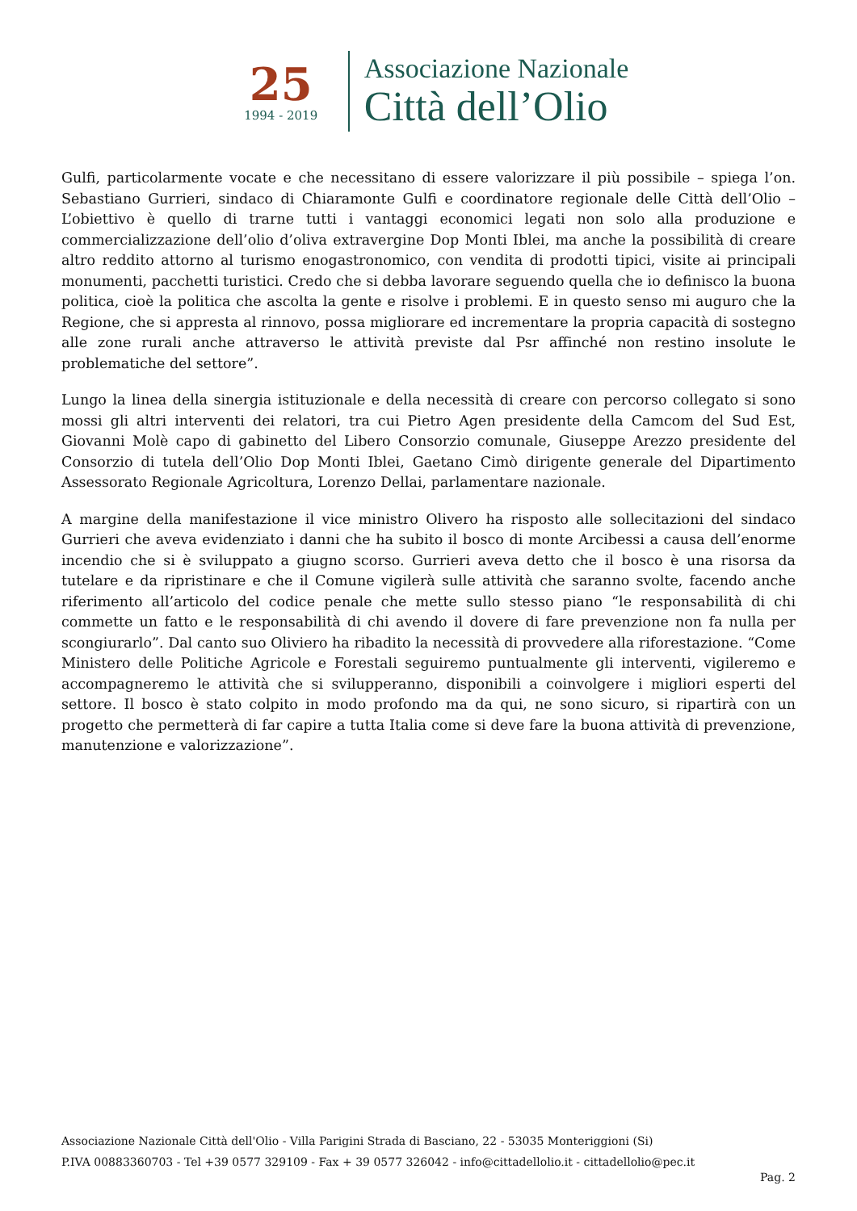25
1994 - 2019
Associazione Nazionale
Città dell’Olio
Gulfi, particolarmente vocate e che necessitano di essere valorizzare il più possibile – spiega l’on. Sebastiano Gurrieri, sindaco di Chiaramonte Gulfi e coordinatore regionale delle Città dell’Olio – L’obiettivo è quello di trarne tutti i vantaggi economici legati non solo alla produzione e commercializzazione dell’olio d’oliva extravergine Dop Monti Iblei, ma anche la possibilità di creare altro reddito attorno al turismo enogastronomico, con vendita di prodotti tipici, visite ai principali monumenti, pacchetti turistici. Credo che si debba lavorare seguendo quella che io definisco la buona politica, cioè la politica che ascolta la gente e risolve i problemi. E in questo senso mi auguro che la Regione, che si appresta al rinnovo, possa migliorare ed incrementare la propria capacità di sostegno alle zone rurali anche attraverso le attività previste dal Psr affinché non restino insolute le problematiche del settore”.
Lungo la linea della sinergia istituzionale e della necessità di creare con percorso collegato si sono mossi gli altri interventi dei relatori, tra cui Pietro Agen presidente della Camcom del Sud Est, Giovanni Molè capo di gabinetto del Libero Consorzio comunale, Giuseppe Arezzo presidente del Consorzio di tutela dell’Olio Dop Monti Iblei, Gaetano Cimò dirigente generale del Dipartimento Assessorato Regionale Agricoltura, Lorenzo Dellai, parlamentare nazionale.
A margine della manifestazione il vice ministro Olivero ha risposto alle sollecitazioni del sindaco Gurrieri che aveva evidenziato i danni che ha subito il bosco di monte Arcibessi a causa dell’enorme incendio che si è sviluppato a giugno scorso. Gurrieri aveva detto che il bosco è una risorsa da tutelare e da ripristinare e che il Comune vigilerà sulle attività che saranno svolte, facendo anche riferimento all’articolo del codice penale che mette sullo stesso piano “le responsabilità di chi commette un fatto e le responsabilità di chi avendo il dovere di fare prevenzione non fa nulla per scongiurarlo”. Dal canto suo Oliviero ha ribadito la necessità di provvedere alla riforestazione. “Come Ministero delle Politiche Agricole e Forestali seguiremo puntualmente gli interventi, vigileremo e accompagneremo le attività che si svilupperanno, disponibili a coinvolgere i migliori esperti del settore. Il bosco è stato colpito in modo profondo ma da qui, ne sono sicuro, si ripartirà con un progetto che permetterà di far capire a tutta Italia come si deve fare la buona attività di prevenzione, manutenzione e valorizzazione”.
Associazione Nazionale Città dell'Olio - Villa Parigini Strada di Basciano, 22 - 53035 Monteriggioni (Si)
P.IVA 00883360703 - Tel +39 0577 329109 - Fax + 39 0577 326042 - info@cittadellolio.it - cittadellolio@pec.it
Pag. 2